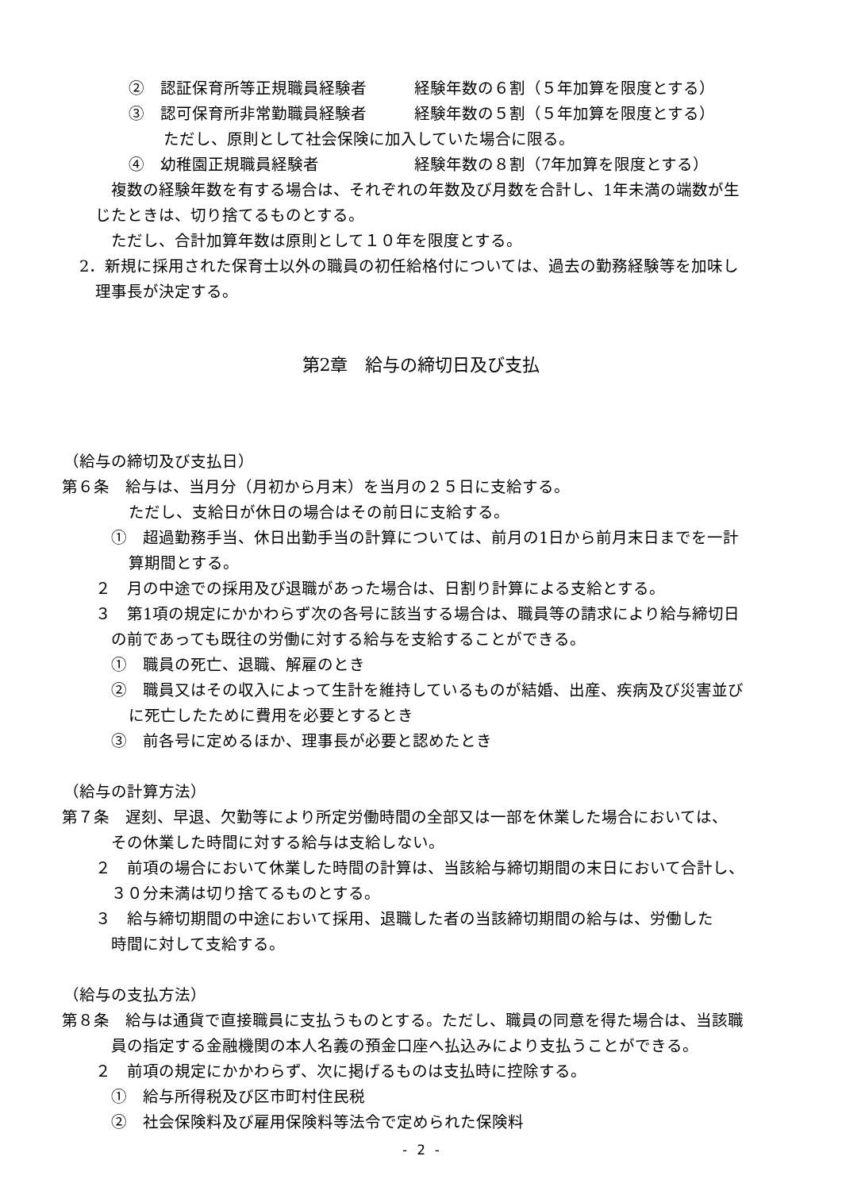②　認証保育所等正規職員経験者　　　経験年数の６割（５年加算を限度とする）
③　認可保育所非常勤職員経験者　　　経験年数の５割（５年加算を限度とする）
ただし、原則として社会保険に加入していた場合に限る。
④　幼稚園正規職員経験者　　　　　　経験年数の８割（7年加算を限度とする）
複数の経験年数を有する場合は、それぞれの年数及び月数を合計し、1年未満の端数が生
じたときは、切り捨てるものとする。
ただし、合計加算年数は原則として１０年を限度とする。
2．新規に採用された保育士以外の職員の初任給格付については、過去の勤務経験等を加味し
理事長が決定する。
第2章　給与の締切日及び支払
（給与の締切及び支払日）
第６条　給与は、当月分（月初から月末）を当月の２５日に支給する。
ただし、支給日が休日の場合はその前日に支給する。
①　超過勤務手当、休日出勤手当の計算については、前月の1日から前月末日までを一計
算期間とする。
２　月の中途での採用及び退職があった場合は、日割り計算による支給とする。
３　第1項の規定にかかわらず次の各号に該当する場合は、職員等の請求により給与締切日
の前であっても既往の労働に対する給与を支給することができる。
①　職員の死亡、退職、解雇のとき
②　職員又はその収入によって生計を維持しているものが結婚、出産、疾病及び災害並び
に死亡したために費用を必要とするとき
③　前各号に定めるほか、理事長が必要と認めたとき
（給与の計算方法）
第７条　遅刻、早退、欠勤等により所定労働時間の全部又は一部を休業した場合においては、
その休業した時間に対する給与は支給しない。
２　前項の場合において休業した時間の計算は、当該給与締切期間の末日において合計し、
３０分未満は切り捨てるものとする。
３　給与締切期間の中途において採用、退職した者の当該締切期間の給与は、労働した
時間に対して支給する。
（給与の支払方法）
第８条　給与は通貨で直接職員に支払うものとする。ただし、職員の同意を得た場合は、当該職
員の指定する金融機関の本人名義の預金口座へ払込みにより支払うことができる。
２　前項の規定にかかわらず、次に掲げるものは支払時に控除する。
①　給与所得税及び区市町村住民税
②　社会保険料及び雇用保険料等法令で定められた保険料
- 2 -